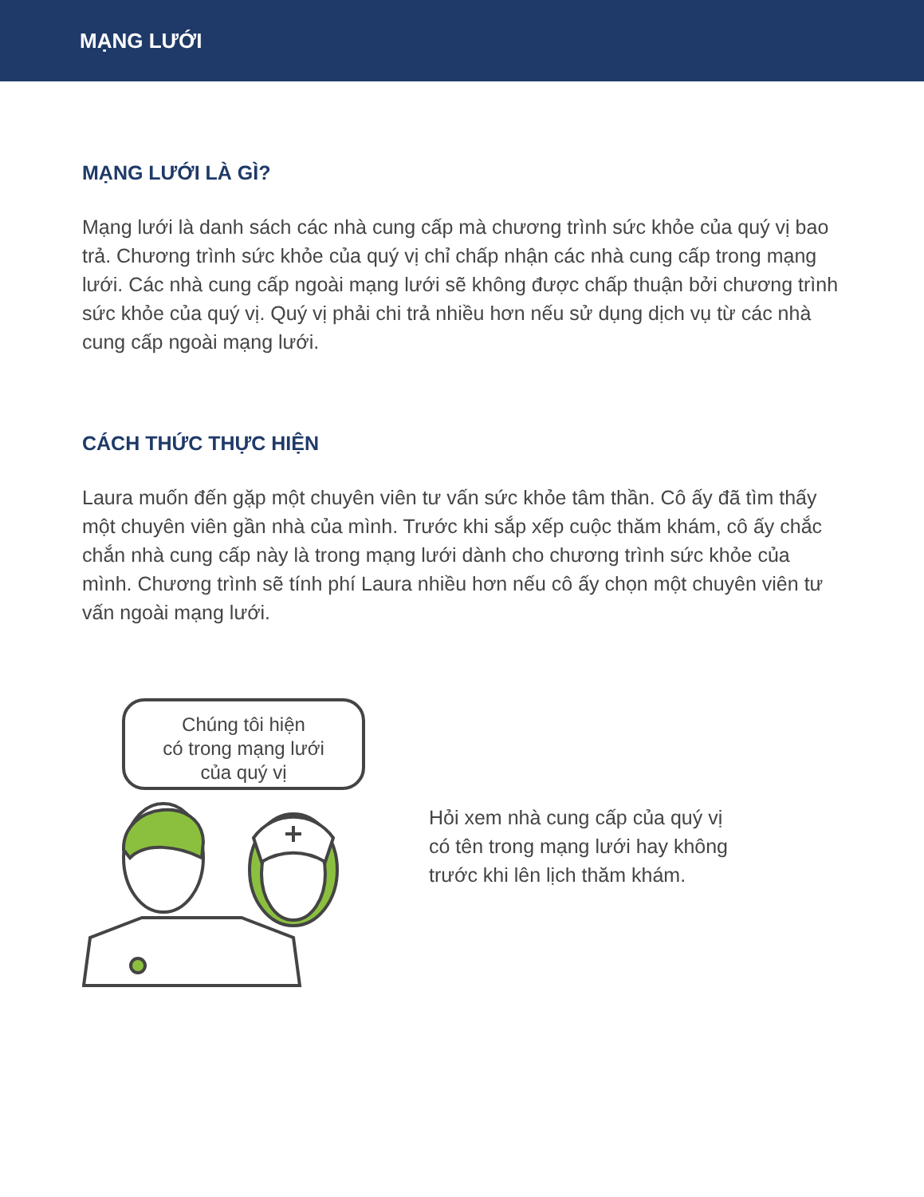MẠNG LƯỚI
MẠNG LƯỚI LÀ GÌ?
Mạng lưới là danh sách các nhà cung cấp mà chương trình sức khỏe của quý vị bao trả. Chương trình sức khỏe của quý vị chỉ chấp nhận các nhà cung cấp trong mạng lưới. Các nhà cung cấp ngoài mạng lưới sẽ không được chấp thuận bởi chương trình sức khỏe của quý vị. Quý vị phải chi trả nhiều hơn nếu sử dụng dịch vụ từ các nhà cung cấp ngoài mạng lưới.
CÁCH THỨC THỰC HIỆN
Laura muốn đến gặp một chuyên viên tư vấn sức khỏe tâm thần. Cô ấy đã tìm thấy một chuyên viên gần nhà của mình. Trước khi sắp xếp cuộc thăm khám, cô ấy chắc chắn nhà cung cấp này là trong mạng lưới dành cho chương trình sức khỏe của mình. Chương trình sẽ tính phí Laura nhiều hơn nếu cô ấy chọn một chuyên viên tư vấn ngoài mạng lưới.
Chúng tôi hiện
có trong mạng lưới
của quý vị
Hỏi xem nhà cung cấp của quý vị
có tên trong mạng lưới hay không
trước khi lên lịch thăm khám.